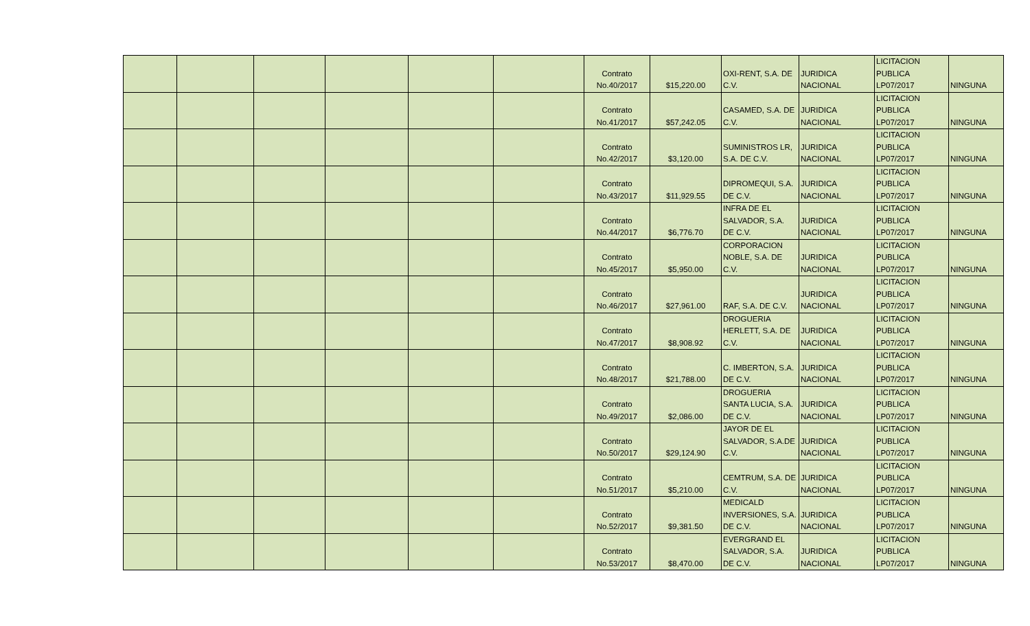| | | | | | | Contrato No.40/2017 | $15,220.00 | OXI-RENT, S.A. DE C.V. | JURIDICA NACIONAL | LICITACION PUBLICA LP07/2017 | NINGUNA |
| | | | | | | Contrato No.41/2017 | $57,242.05 | CASAMED, S.A. DE C.V. | JURIDICA NACIONAL | LICITACION PUBLICA LP07/2017 | NINGUNA |
| | | | | | | Contrato No.42/2017 | $3,120.00 | SUMINISTROS LR, S.A. DE C.V. | JURIDICA NACIONAL | LICITACION PUBLICA LP07/2017 | NINGUNA |
| | | | | | | Contrato No.43/2017 | $11,929.55 | DIPROMEQUI, S.A. DE C.V. | JURIDICA NACIONAL | LICITACION PUBLICA LP07/2017 | NINGUNA |
| | | | | | | Contrato No.44/2017 | $6,776.70 | INFRA DE EL SALVADOR, S.A. DE C.V. | JURIDICA NACIONAL | LICITACION PUBLICA LP07/2017 | NINGUNA |
| | | | | | | Contrato No.45/2017 | $5,950.00 | CORPORACION NOBLE, S.A. DE C.V. | JURIDICA NACIONAL | LICITACION PUBLICA LP07/2017 | NINGUNA |
| | | | | | | Contrato No.46/2017 | $27,961.00 | RAF, S.A. DE C.V. | JURIDICA NACIONAL | LICITACION PUBLICA LP07/2017 | NINGUNA |
| | | | | | | Contrato No.47/2017 | $8,908.92 | DROGUERIA HERLETT, S.A. DE C.V. | JURIDICA NACIONAL | LICITACION PUBLICA LP07/2017 | NINGUNA |
| | | | | | | Contrato No.48/2017 | $21,788.00 | C. IMBERTON, S.A. DE C.V. | JURIDICA NACIONAL | LICITACION PUBLICA LP07/2017 | NINGUNA |
| | | | | | | Contrato No.49/2017 | $2,086.00 | DROGUERIA SANTA LUCIA, S.A. DE C.V. | JURIDICA NACIONAL | LICITACION PUBLICA LP07/2017 | NINGUNA |
| | | | | | | Contrato No.50/2017 | $29,124.90 | JAYOR DE EL SALVADOR, S.A.DE C.V. | JURIDICA NACIONAL | LICITACION PUBLICA LP07/2017 | NINGUNA |
| | | | | | | Contrato No.51/2017 | $5,210.00 | CEMTRUM, S.A. DE C.V. | JURIDICA NACIONAL | LICITACION PUBLICA LP07/2017 | NINGUNA |
| | | | | | | Contrato No.52/2017 | $9,381.50 | MEDICALD INVERSIONES, S.A. DE C.V. | JURIDICA NACIONAL | LICITACION PUBLICA LP07/2017 | NINGUNA |
| | | | | | | Contrato No.53/2017 | $8,470.00 | EVERGRAND EL SALVADOR, S.A. DE C.V. | JURIDICA NACIONAL | LICITACION PUBLICA LP07/2017 | NINGUNA |